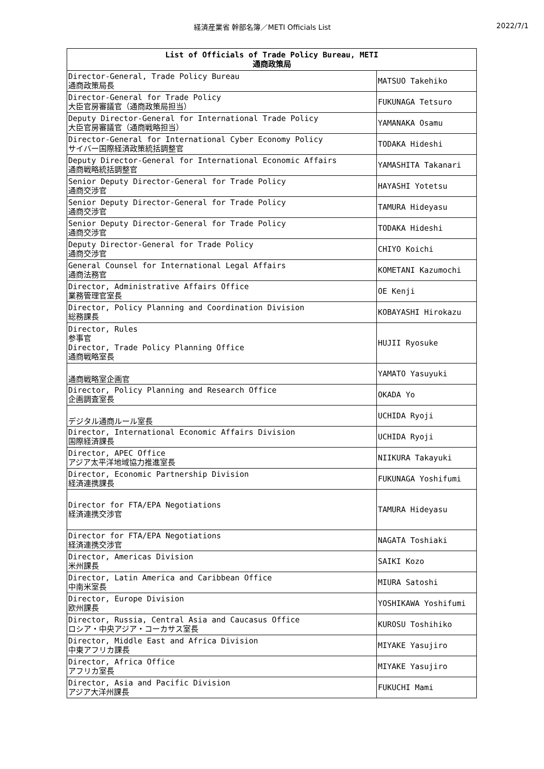経済産業省 幹部名簿／METI Officials List 2022/7/1
| List of Officials of Trade Policy Bureau, METI 通商政策局 | |
| --- | --- |
| Director-General, Trade Policy Bureau 通商政策局長 | MATSUO Takehiko |
| Director-General for Trade Policy 大臣官房審議官（通商政策局担当） | FUKUNAGA Tetsuro |
| Deputy Director-General for International Trade Policy 大臣官房審議官（通商戦略担当） | YAMANAKA Osamu |
| Director-General for International Cyber Economy Policy サイバー国際経済政策統括調整官 | TODAKA Hideshi |
| Deputy Director-General for International Economic Affairs 通商戦略統括調整官 | YAMASHITA Takanari |
| Senior Deputy Director-General for Trade Policy 通商交渉官 | HAYASHI Yotetsu |
| Senior Deputy Director-General for Trade Policy 通商交渉官 | TAMURA Hideyasu |
| Senior Deputy Director-General for Trade Policy 通商交渉官 | TODAKA Hideshi |
| Deputy Director-General for Trade Policy 通商交渉官 | CHIYO Koichi |
| General Counsel for International Legal Affairs 通商法務官 | KOMETANI Kazumochi |
| Director, Administrative Affairs Office 業務管理官室長 | OE Kenji |
| Director, Policy Planning and Coordination Division 総務課長 | KOBAYASHI Hirokazu |
| Director, Rules 参事官 Director, Trade Policy Planning Office 通商戦略室長 | HUJII Ryosuke |
| 通商戦略室企画官 | YAMATO Yasuyuki |
| Director, Policy Planning and Research Office 企画調査室長 | OKADA Yo |
| デジタル通商ルール室長 | UCHIDA Ryoji |
| Director, International Economic Affairs Division 国際経済課長 | UCHIDA Ryoji |
| Director, APEC Office アジア太平洋地域協力推進室長 | NIIKURA Takayuki |
| Director, Economic Partnership Division 経済連携課長 | FUKUNAGA Yoshifumi |
| Director for FTA/EPA Negotiations 経済連携交渉官 | TAMURA Hideyasu |
| Director for FTA/EPA Negotiations 経済連携交渉官 | NAGATA Toshiaki |
| Director, Americas Division 米州課長 | SAIKI Kozo |
| Director, Latin America and Caribbean Office 中南米室長 | MIURA Satoshi |
| Director, Europe Division 欧州課長 | YOSHIKAWA Yoshifumi |
| Director, Russia, Central Asia and Caucasus Office ロシア・中央アジア・コーカサス室長 | KUROSU Toshihiko |
| Director, Middle East and Africa Division 中東アフリカ課長 | MIYAKE Yasujiro |
| Director, Africa Office アフリカ室長 | MIYAKE Yasujiro |
| Director, Asia and Pacific Division アジア大洋州課長 | FUKUCHI Mami |